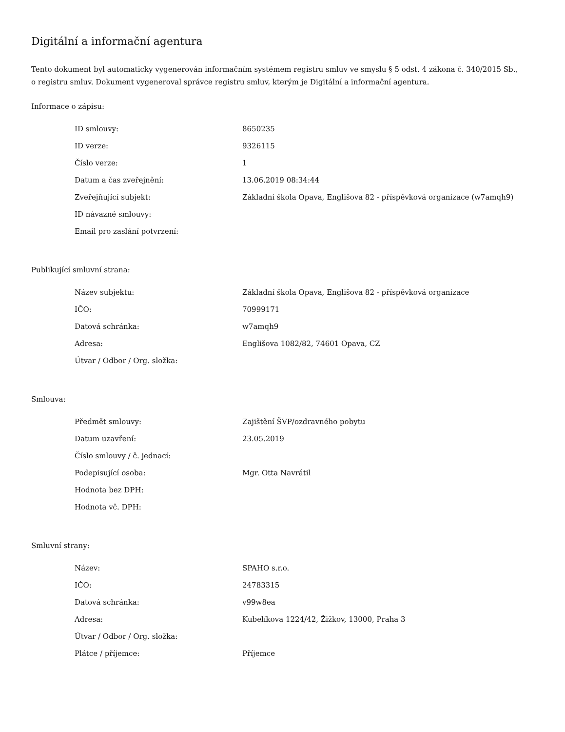Digitální a informační agentura
Tento dokument byl automaticky vygenerován informačním systémem registru smluv ve smyslu § 5 odst. 4 zákona č. 340/2015 Sb., o registru smluv. Dokument vygeneroval správce registru smluv, kterým je Digitální a informační agentura.
Informace o zápisu:
| ID smlouvy: | 8650235 |
| ID verze: | 9326115 |
| Číslo verze: | 1 |
| Datum a čas zveřejnění: | 13.06.2019 08:34:44 |
| Zveřejňující subjekt: | Základní škola Opava, Englišova 82 - příspěvková organizace (w7amqh9) |
| ID návazné smlouvy: | |
| Email pro zaslání potvrzení: | |
Publikující smluvní strana:
| Název subjektu: | Základní škola Opava, Englišova 82 - příspěvková organizace |
| IČO: | 70999171 |
| Datová schránka: | w7amqh9 |
| Adresa: | Englišova 1082/82, 74601 Opava, CZ |
| Útvar / Odbor / Org. složka: | |
Smlouva:
| Předmět smlouvy: | Zajištění ŠVP/ozdravného pobytu |
| Datum uzavření: | 23.05.2019 |
| Číslo smlouvy / č. jednací: | |
| Podepisující osoba: | Mgr. Otta Navrátil |
| Hodnota bez DPH: | |
| Hodnota vč. DPH: | |
Smluvní strany:
| Název: | SPAHO s.r.o. |
| IČO: | 24783315 |
| Datová schránka: | v99w8ea |
| Adresa: | Kubelíkova 1224/42, Žižkov, 13000, Praha 3 |
| Útvar / Odbor / Org. složka: | |
| Plátce / příjemce: | Příjemce |